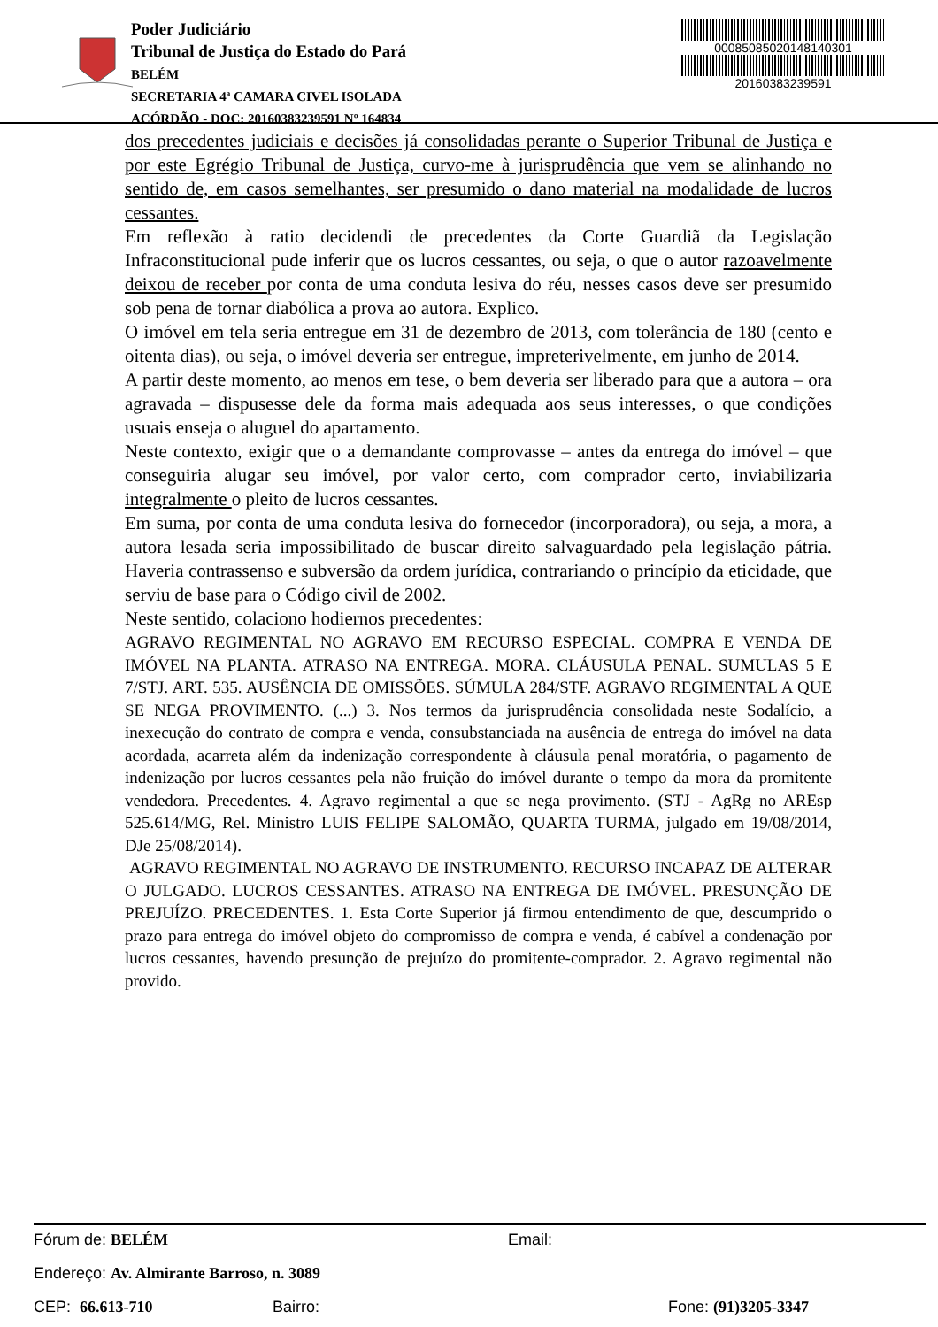Poder Judiciário
Tribunal de Justiça do Estado do Pará
BELÉM
SECRETARIA 4ª CAMARA CIVEL ISOLADA
ACÓRDÃO - DOC: 20160383239591 Nº 164834
00085085020148140301
20160383239591
dos precedentes judiciais e decisões já consolidadas perante o Superior Tribunal de Justiça e por este Egrégio Tribunal de Justiça, curvo-me à jurisprudência que vem se alinhando no sentido de, em casos semelhantes, ser presumido o dano material na modalidade de lucros cessantes.
Em reflexão à ratio decidendi de precedentes da Corte Guardiã da Legislação Infraconstitucional pude inferir que os lucros cessantes, ou seja, o que o autor razoavelmente deixou de receber por conta de uma conduta lesiva do réu, nesses casos deve ser presumido sob pena de tornar diabólica a prova ao autora. Explico.
O imóvel em tela seria entregue em 31 de dezembro de 2013, com tolerância de 180 (cento e oitenta dias), ou seja, o imóvel deveria ser entregue, impreterivelmente, em junho de 2014.
A partir deste momento, ao menos em tese, o bem deveria ser liberado para que a autora – ora agravada – dispusesse dele da forma mais adequada aos seus interesses, o que condições usuais enseja o aluguel do apartamento.
Neste contexto, exigir que o a demandante comprovasse – antes da entrega do imóvel – que conseguiria alugar seu imóvel, por valor certo, com comprador certo, inviabilizaria integralmente o pleito de lucros cessantes.
Em suma, por conta de uma conduta lesiva do fornecedor (incorporadora), ou seja, a mora, a autora lesada seria impossibilitado de buscar direito salvaguardado pela legislação pátria. Haveria contrassenso e subversão da ordem jurídica, contrariando o princípio da eticidade, que serviu de base para o Código civil de 2002.
Neste sentido, colaciono hodiernos precedentes:
AGRAVO REGIMENTAL NO AGRAVO EM RECURSO ESPECIAL. COMPRA E VENDA DE IMÓVEL NA PLANTA. ATRASO NA ENTREGA. MORA. CLÁUSULA PENAL. SUMULAS 5 E 7/STJ. ART. 535. AUSÊNCIA DE OMISSÕES. SÚMULA 284/STF. AGRAVO REGIMENTAL A QUE SE NEGA PROVIMENTO. (...) 3. Nos termos da jurisprudência consolidada neste Sodalício, a inexecução do contrato de compra e venda, consubstanciada na ausência de entrega do imóvel na data acordada, acarreta além da indenização correspondente à cláusula penal moratória, o pagamento de indenização por lucros cessantes pela não fruição do imóvel durante o tempo da mora da promitente vendedora. Precedentes. 4. Agravo regimental a que se nega provimento. (STJ - AgRg no AREsp 525.614/MG, Rel. Ministro LUIS FELIPE SALOMÃO, QUARTA TURMA, julgado em 19/08/2014, DJe 25/08/2014).
AGRAVO REGIMENTAL NO AGRAVO DE INSTRUMENTO. RECURSO INCAPAZ DE ALTERAR O JULGADO. LUCROS CESSANTES. ATRASO NA ENTREGA DE IMÓVEL. PRESUNÇÃO DE PREJUÍZO. PRECEDENTES. 1. Esta Corte Superior já firmou entendimento de que, descumprido o prazo para entrega do imóvel objeto do compromisso de compra e venda, é cabível a condenação por lucros cessantes, havendo presunção de prejuízo do promitente-comprador. 2. Agravo regimental não provido.
Fórum de: BELÉM Email:
Endereço: Av. Almirante Barroso, n. 3089
CEP: 66.613-710 Bairro: Fone: (91)3205-3347